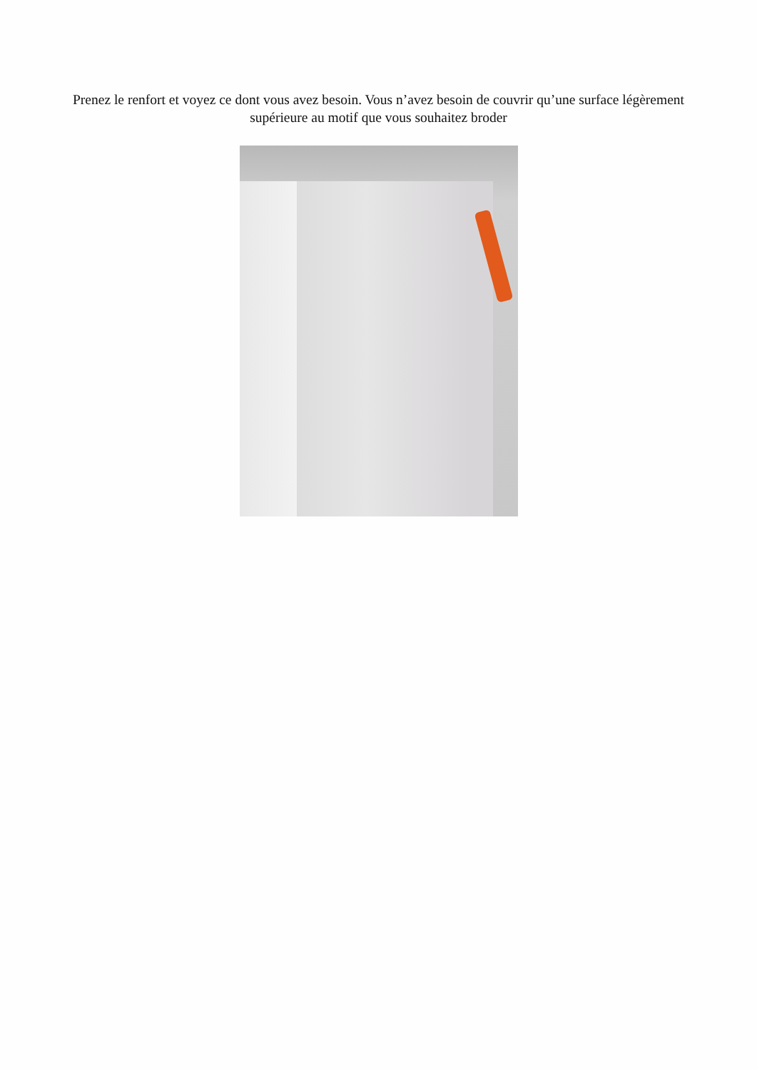Prenez le renfort et voyez ce dont vous avez besoin. Vous n’avez besoin de couvrir qu’une surface légèrement supérieure au motif que vous souhaitez broder